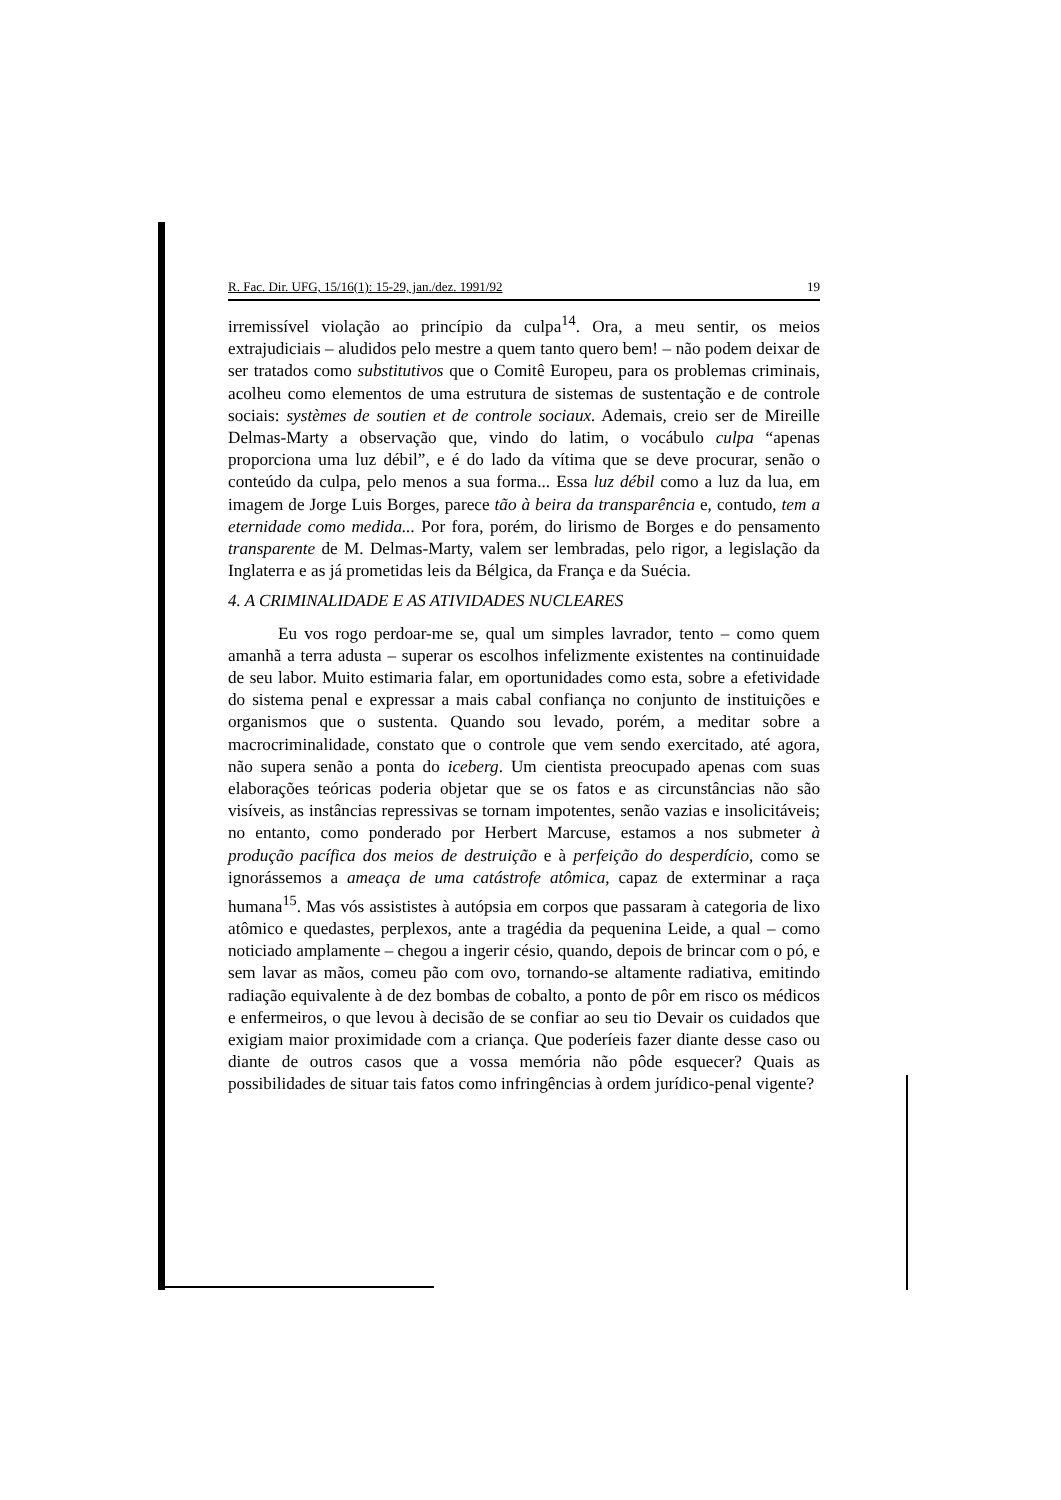R. Fac. Dir. UFG, 15/16(1): 15-29, jan./dez. 1991/92 19
irremissível violação ao princípio da culpa<sup>14</sup>. Ora, a meu sentir, os meios extrajudiciais – aludidos pelo mestre a quem tanto quero bem! – não podem deixar de ser tratados como substitutivos que o Comitê Europeu, para os problemas criminais, acolheu como elementos de uma estrutura de sistemas de sustentação e de controle sociais: systèmes de soutien et de controle sociaux. Ademais, creio ser de Mireille Delmas-Marty a observação que, vindo do latim, o vocábulo culpa “apenas proporciona uma luz débil”, e é do lado da vítima que se deve procurar, senão o conteúdo da culpa, pelo menos a sua forma... Essa luz débil como a luz da lua, em imagem de Jorge Luis Borges, parece tão à beira da transparência e, contudo, tem a eternidade como medida... Por fora, porém, do lirismo de Borges e do pensamento transparente de M. Delmas-Marty, valem ser lembradas, pelo rigor, a legislação da Inglaterra e as já prometidas leis da Bélgica, da França e da Suécia.
4. A CRIMINALIDADE E AS ATIVIDADES NUCLEARES
Eu vos rogo perdoar-me se, qual um simples lavrador, tento – como quem amanhã a terra adusta – superar os escolhos infelizmente existentes na continuidade de seu labor. Muito estimaria falar, em oportunidades como esta, sobre a efetividade do sistema penal e expressar a mais cabal confiança no conjunto de instituições e organismos que o sustenta. Quando sou levado, porém, a meditar sobre a macrocriminalidade, constato que o controle que vem sendo exercitado, até agora, não supera senão a ponta do iceberg. Um cientista preocupado apenas com suas elaborações teóricas poderia objetar que se os fatos e as circunstâncias não são visíveis, as instâncias repressivas se tornam impotentes, senão vazias e insolicitáveis; no entanto, como ponderado por Herbert Marcuse, estamos a nos submeter à produção pacífica dos meios de destruição e à perfeição do desperdício, como se ignorássemos a ameaça de uma catástrofe atômica, capaz de exterminar a raça humana<sup>15</sup>. Mas vós assististes à autópsia em corpos que passaram à categoria de lixo atômico e quedastes, perplexos, ante a tragédia da pequenina Leide, a qual – como noticiado amplamente – chegou a ingerir césio, quando, depois de brincar com o pó, e sem lavar as mãos, comeu pão com ovo, tornando-se altamente radiativa, emitindo radiação equivalente à de dez bombas de cobalto, a ponto de pôr em risco os médicos e enfermeiros, o que levou à decisão de se confiar ao seu tio Devair os cuidados que exigiam maior proximidade com a criança. Que poderíeis fazer diante desse caso ou diante de outros casos que a vossa memória não pôde esquecer? Quais as possibilidades de situar tais fatos como infringências à ordem jurídico-penal vigente?